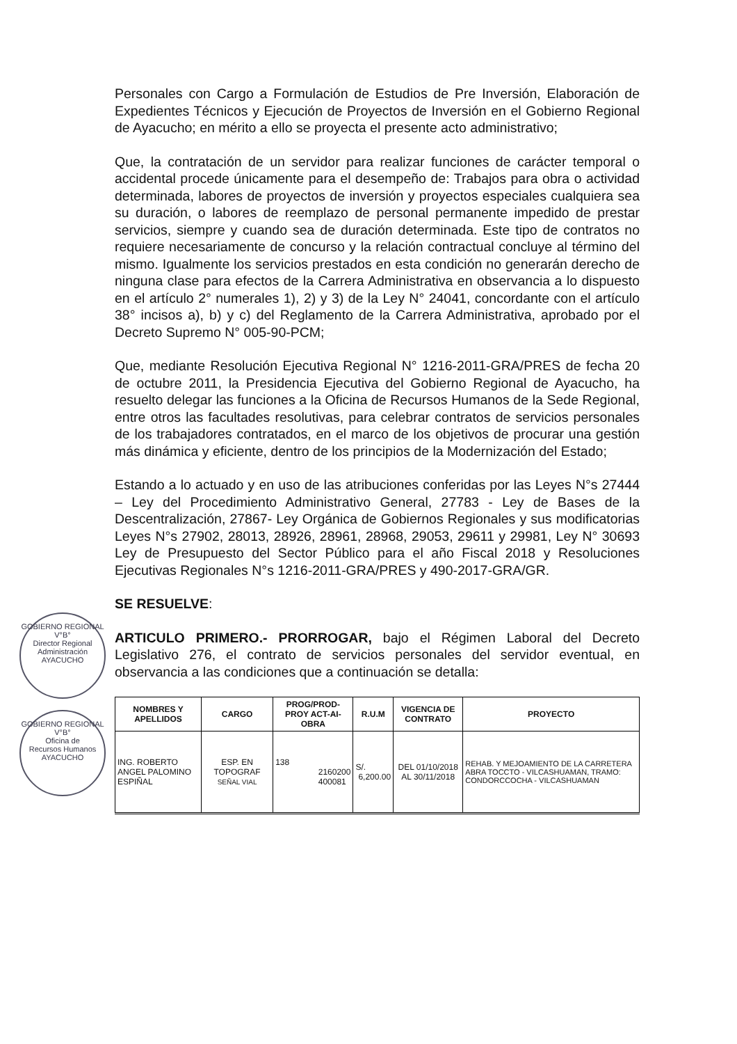GOBIERNO REGIONAL
V°B°
Director Regional
Administración
AYACUCHO
GOBIERNO REGIONAL
V°B°
Oficina de
Recursos Humanos
AYACUCHO
Personales con Cargo a Formulación de Estudios de Pre Inversión, Elaboración de Expedientes Técnicos y Ejecución de Proyectos de Inversión en el Gobierno Regional de Ayacucho; en mérito a ello se proyecta el presente acto administrativo;
Que, la contratación de un servidor para realizar funciones de carácter temporal o accidental procede únicamente para el desempeño de: Trabajos para obra o actividad determinada, labores de proyectos de inversión y proyectos especiales cualquiera sea su duración, o labores de reemplazo de personal permanente impedido de prestar servicios, siempre y cuando sea de duración determinada. Este tipo de contratos no requiere necesariamente de concurso y la relación contractual concluye al término del mismo. Igualmente los servicios prestados en esta condición no generarán derecho de ninguna clase para efectos de la Carrera Administrativa en observancia a lo dispuesto en el artículo 2° numerales 1), 2) y 3) de la Ley N° 24041, concordante con el artículo 38° incisos a), b) y c) del Reglamento de la Carrera Administrativa, aprobado por el Decreto Supremo N° 005-90-PCM;
Que, mediante Resolución Ejecutiva Regional N° 1216-2011-GRA/PRES de fecha 20 de octubre 2011, la Presidencia Ejecutiva del Gobierno Regional de Ayacucho, ha resuelto delegar las funciones a la Oficina de Recursos Humanos de la Sede Regional, entre otros las facultades resolutivas, para celebrar contratos de servicios personales de los trabajadores contratados, en el marco de los objetivos de procurar una gestión más dinámica y eficiente, dentro de los principios de la Modernización del Estado;
Estando a lo actuado y en uso de las atribuciones conferidas por las Leyes N°s 27444 – Ley del Procedimiento Administrativo General, 27783 - Ley de Bases de la Descentralización, 27867- Ley Orgánica de Gobiernos Regionales y sus modificatorias Leyes N°s 27902, 28013, 28926, 28961, 28968, 29053, 29611 y 29981, Ley N° 30693 Ley de Presupuesto del Sector Público para el año Fiscal 2018 y Resoluciones Ejecutivas Regionales N°s 1216-2011-GRA/PRES y 490-2017-GRA/GR.
SE RESUELVE:
ARTICULO PRIMERO.- PRORROGAR, bajo el Régimen Laboral del Decreto Legislativo 276, el contrato de servicios personales del servidor eventual, en observancia a las condiciones que a continuación se detalla:
| NOMBRES Y APELLIDOS | CARGO | PROG/PROD-PROY ACT-AI-OBRA | R.U.M | VIGENCIA DE CONTRATO | PROYECTO |
| --- | --- | --- | --- | --- | --- |
| ING. ROBERTO ANGEL PALOMINO ESPIÑAL | ESP. EN TOPOGRAF SEÑAL VIAL | 138 2160200 400081 | S/. 6,200.00 | DEL 01/10/2018 AL 30/11/2018 | REHAB. Y MEJOAMIENTO DE LA CARRETERA ABRA TOCCTO - VILCASHUAMAN, TRAMO: CONDORCCOCHA - VILCASHUAMAN |